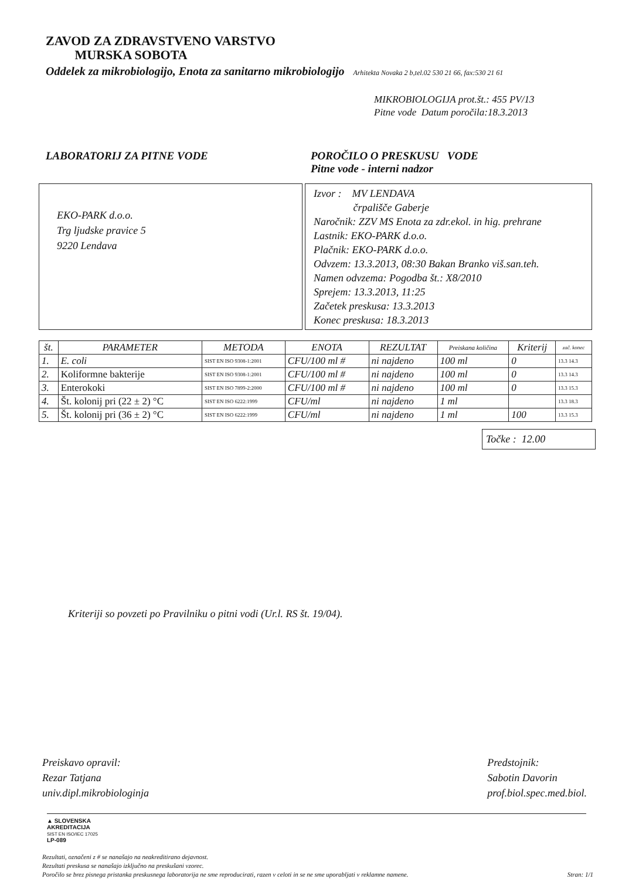ZAVOD ZA ZDRAVSTVENO VARSTVO
MURSKA SOBOTA
Oddelek za mikrobiologijo, Enota za sanitarno mikrobiologijo Arhitekta Novaka 2 b,tel.02 530 21 66, fax:530 21 61
MIKROBIOLOGIJA prot.št.: 455 PV/13
Pitne vode Datum poročila:18.3.2013
LABORATORIJ ZA PITNE VODE POROČILO O PRESKUSU VODE
Pitne vode - interni nadzor
EKO-PARK d.o.o.
Trg ljudske pravice 5
9220 Lendava
Izvor : MV LENDAVA
črpališče Gaberje
Naročnik: ZZV MS Enota za zdr.ekol. in hig. prehrane
Lastnik: EKO-PARK d.o.o.
Plačnik: EKO-PARK d.o.o.
Odvzem: 13.3.2013, 08:30 Bakan Branko viš.san.teh.
Namen odvzema: Pogodba št.: X8/2010
Sprejem: 13.3.2013, 11:25
Začetek preskusa: 13.3.2013
Konec preskusa: 18.3.2013
| št. | PARAMETER | METODA | ENOTA | REZULTAT | Preiskana količina | Kriterij | zač. konec |
| --- | --- | --- | --- | --- | --- | --- | --- |
| 1. | E. coli | SIST EN ISO 9308-1:2001 | CFU/100 ml # | ni najdeno | 100 ml | 0 | 13.3 14.3 |
| 2. | Koliformne bakterije | SIST EN ISO 9308-1:2001 | CFU/100 ml # | ni najdeno | 100 ml | 0 | 13.3 14.3 |
| 3. | Enterokoki | SIST EN ISO 7899-2:2000 | CFU/100 ml # | ni najdeno | 100 ml | 0 | 13.3 15.3 |
| 4. | Št. kolonij pri (22 ± 2) °C | SIST EN ISO 6222:1999 | CFU/ml | ni najdeno | 1 ml | | 13.3 18.3 |
| 5. | Št. kolonij pri (36 ± 2) °C | SIST EN ISO 6222:1999 | CFU/ml | ni najdeno | 1 ml | 100 | 13.3 15.3 |
Točke : 12.00
Kriteriji so povzeti po Pravilniku o pitni vodi (Ur.l. RS št. 19/04).
Preiskavo opravil:
Rezar Tatjana
univ.dipl.mikrobiologinja
Predstojnik:
Sabotin Davorin
prof.biol.spec.med.biol.
▲ SLOVENSKA
AKREDITACIJA
SIST EN ISO/IEC 17025
LP-089
Rezultati, označeni z # se nanašajo na neakreditirano dejavnost.
Rezultati preskusa se nanašajo izključno na preskušani vzorec.
Poročilo se brez pisnega pristanka preskusnega laboratorija ne sme reproducirati, razen v celoti in se ne sme uporabljati v reklamne namene. Stran: 1/1